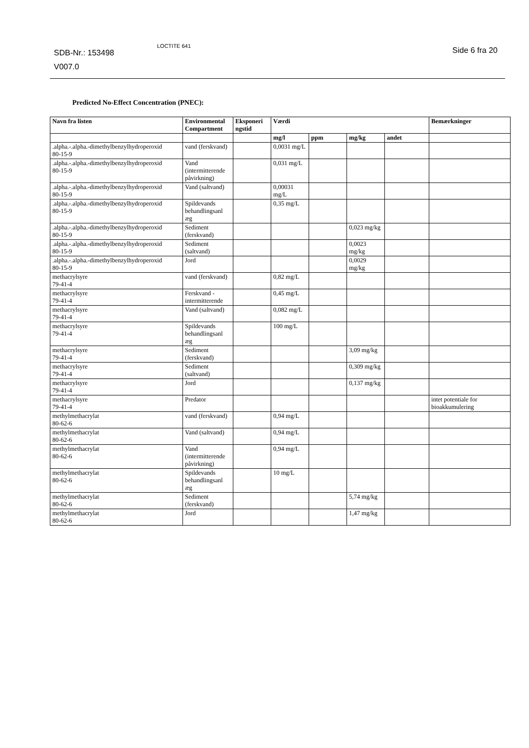SDB-Nr.: 153498
V007.0
LOCTITE 641 Side 6 fra 20
Predicted No-Effect Concentration (PNEC):
| Navn fra listen | Environmental Compartment | Eksponeri ngstid | Værdi | | | | Bemærkninger |
| --- | --- | --- | --- | --- | --- | --- | --- |
| | | | mg/l | ppm | mg/kg | andet | |
| .alpha.-.alpha.-dimethylbenzylhydroperoxid 80-15-9 | vand (ferskvand) | | 0,0031 mg/L | | | | |
| .alpha.-.alpha.-dimethylbenzylhydroperoxid 80-15-9 | Vand (intermitterende påvirkning) | | 0,031 mg/L | | | | |
| .alpha.-.alpha.-dimethylbenzylhydroperoxid 80-15-9 | Vand (saltvand) | | 0,00031 mg/L | | | | |
| .alpha.-.alpha.-dimethylbenzylhydroperoxid 80-15-9 | Spildevands behandlingsanl æg | | 0,35 mg/L | | | | |
| .alpha.-.alpha.-dimethylbenzylhydroperoxid 80-15-9 | Sediment (ferskvand) | | | | 0,023 mg/kg | | |
| .alpha.-.alpha.-dimethylbenzylhydroperoxid 80-15-9 | Sediment (saltvand) | | | | 0,0023 mg/kg | | |
| .alpha.-.alpha.-dimethylbenzylhydroperoxid 80-15-9 | Jord | | | | 0,0029 mg/kg | | |
| methacrylsyre 79-41-4 | vand (ferskvand) | | 0,82 mg/L | | | | |
| methacrylsyre 79-41-4 | Ferskvand - intermitterende | | 0,45 mg/L | | | | |
| methacrylsyre 79-41-4 | Vand (saltvand) | | 0,082 mg/L | | | | |
| methacrylsyre 79-41-4 | Spildevands behandlingsanl æg | | 100 mg/L | | | | |
| methacrylsyre 79-41-4 | Sediment (ferskvand) | | | | 3,09 mg/kg | | |
| methacrylsyre 79-41-4 | Sediment (saltvand) | | | | 0,309 mg/kg | | |
| methacrylsyre 79-41-4 | Jord | | | | 0,137 mg/kg | | |
| methacrylsyre 79-41-4 | Predator | | | | | | intet potentiale for bioakkumulering |
| methylmethacrylat 80-62-6 | vand (ferskvand) | | 0,94 mg/L | | | | |
| methylmethacrylat 80-62-6 | Vand (saltvand) | | 0,94 mg/L | | | | |
| methylmethacrylat 80-62-6 | Vand (intermitterende påvirkning) | | 0,94 mg/L | | | | |
| methylmethacrylat 80-62-6 | Spildevands behandlingsanl æg | | 10 mg/L | | | | |
| methylmethacrylat 80-62-6 | Sediment (ferskvand) | | | | 5,74 mg/kg | | |
| methylmethacrylat 80-62-6 | Jord | | | | 1,47 mg/kg | | |